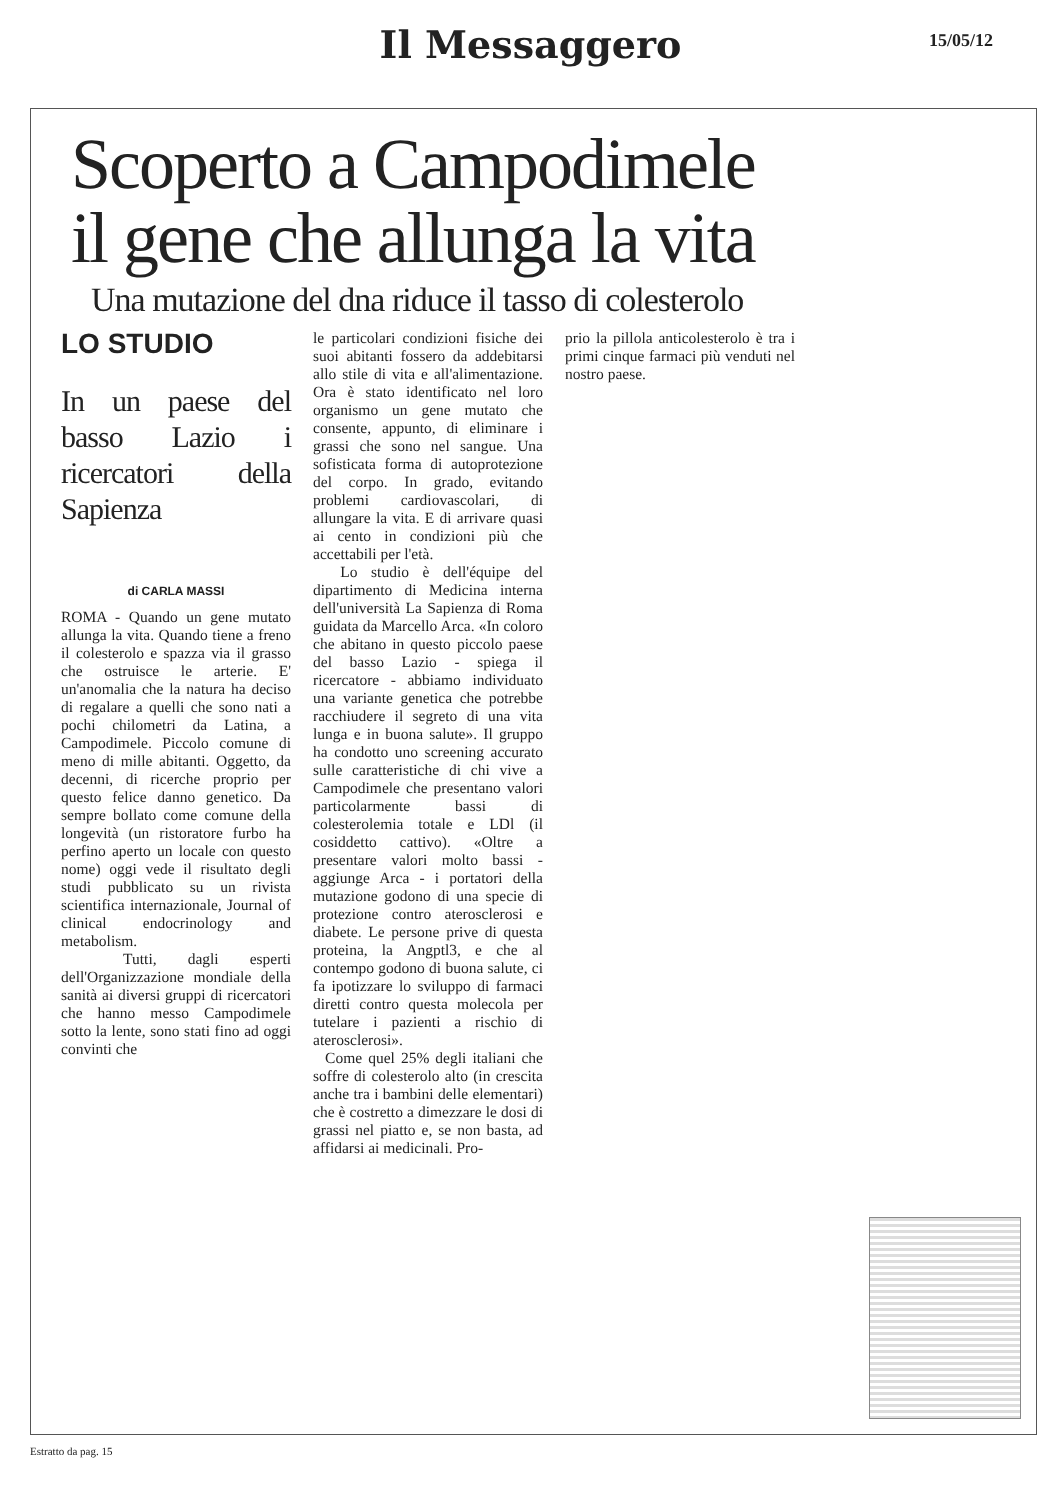Il Messaggero
15/05/12
Scoperto a Campodimele
il gene che allunga la vita
Una mutazione del dna riduce il tasso di colesterolo
LO STUDIO
In un paese del basso Lazio i ricercatori della Sapienza
di CARLA MASSI
ROMA - Quando un gene mutato allunga la vita. Quando tiene a freno il colesterolo e spazza via il grasso che ostruisce le arterie. E' un'anomalia che la natura ha deciso di regalare a quelli che sono nati a pochi chilometri da Latina, a Campodimele. Piccolo comune di meno di mille abitanti. Oggetto, da decenni, di ricerche proprio per questo felice danno genetico. Da sempre bollato come comune della longevità (un ristoratore furbo ha perfino aperto un locale con questo nome) oggi vede il risultato degli studi pubblicato su un rivista scientifica internazionale, Journal of clinical endocrinology and metabolism.
Tutti, dagli esperti dell'Organizzazione mondiale della sanità ai diversi gruppi di ricercatori che hanno messo Campodimele sotto la lente, sono stati fino ad oggi convinti che
le particolari condizioni fisiche dei suoi abitanti fossero da addebitarsi allo stile di vita e all'alimentazione. Ora è stato identificato nel loro organismo un gene mutato che consente, appunto, di eliminare i grassi che sono nel sangue. Una sofisticata forma di autoprotezione del corpo. In grado, evitando problemi cardiovascolari, di allungare la vita. E di arrivare quasi ai cento in condizioni più che accettabili per l'età.
Lo studio è dell'équipe del dipartimento di Medicina interna dell'università La Sapienza di Roma guidata da Marcello Arca. «In coloro che abitano in questo piccolo paese del basso Lazio - spiega il ricercatore - abbiamo individuato una variante genetica che potrebbe racchiudere il segreto di una vita lunga e in buona salute». Il gruppo ha condotto uno screening accurato sulle caratteristiche di chi vive a Campodimele che presentano valori particolarmente bassi di colesterolemia totale e LDl (il cosiddetto cattivo). «Oltre a presentare valori molto bassi - aggiunge Arca - i portatori della mutazione godono di una specie di protezione contro aterosclerosi e diabete. Le persone prive di questa proteina, la Angptl3, e che al contempo godono di buona salute, ci fa ipotizzare lo sviluppo di farmaci diretti contro questa molecola per tutelare i pazienti a rischio di aterosclerosi».
Come quel 25% degli italiani che soffre di colesterolo alto (in crescita anche tra i bambini delle elementari) che è costretto a dimezzare le dosi di grassi nel piatto e, se non basta, ad affidarsi ai medicinali. Pro-
prio la pillola anticolesterolo è tra i primi cinque farmaci più venduti nel nostro paese.
Estratto da pag. 15